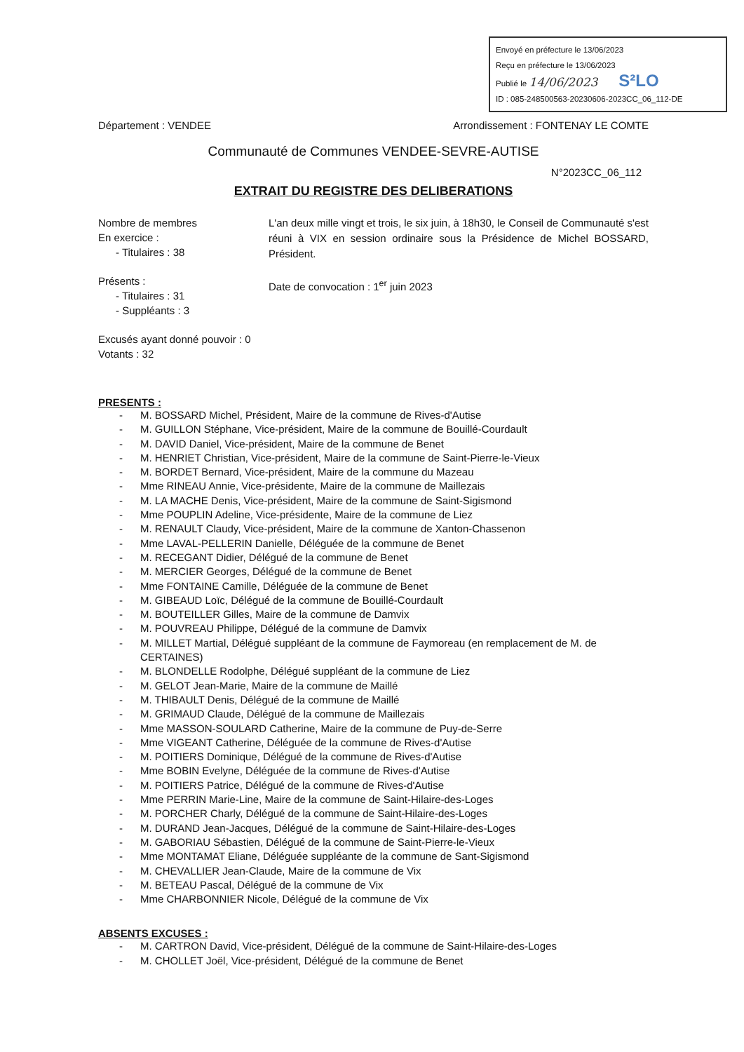Envoyé en préfecture le 13/06/2023
Reçu en préfecture le 13/06/2023
Publié le 14/06/2023 S²LO
ID : 085-248500563-20230606-2023CC_06_112-DE
Département : VENDEE Arrondissement : FONTENAY LE COMTE
Communauté de Communes VENDEE-SEVRE-AUTISE
N°2023CC_06_112
EXTRAIT DU REGISTRE DES DELIBERATIONS
Nombre de membres
En exercice :
- Titulaires : 38
Présents :
- Titulaires : 31
- Suppléants : 3
Excusés ayant donné pouvoir : 0
Votants : 32
L'an deux mille vingt et trois, le six juin, à 18h30, le Conseil de Communauté s'est réuni à VIX en session ordinaire sous la Présidence de Michel BOSSARD, Président.
Date de convocation : 1<sup>er</sup> juin 2023
PRESENTS :
- M. BOSSARD Michel, Président, Maire de la commune de Rives-d'Autise
- M. GUILLON Stéphane, Vice-président, Maire de la commune de Bouillé-Courdault
- M. DAVID Daniel, Vice-président, Maire de la commune de Benet
- M. HENRIET Christian, Vice-président, Maire de la commune de Saint-Pierre-le-Vieux
- M. BORDET Bernard, Vice-président, Maire de la commune du Mazeau
- Mme RINEAU Annie, Vice-présidente, Maire de la commune de Maillezais
- M. LA MACHE Denis, Vice-président, Maire de la commune de Saint-Sigismond
- Mme POUPLIN Adeline, Vice-présidente, Maire de la commune de Liez
- M. RENAULT Claudy, Vice-président, Maire de la commune de Xanton-Chassenon
- Mme LAVAL-PELLERIN Danielle, Déléguée de la commune de Benet
- M. RECEGANT Didier, Délégué de la commune de Benet
- M. MERCIER Georges, Délégué de la commune de Benet
- Mme FONTAINE Camille, Déléguée de la commune de Benet
- M. GIBEAUD Loïc, Délégué de la commune de Bouillé-Courdault
- M. BOUTEILLER Gilles, Maire de la commune de Damvix
- M. POUVREAU Philippe, Délégué de la commune de Damvix
- M. MILLET Martial, Délégué suppléant de la commune de Faymoreau (en remplacement de M. de CERTAINES)
- M. BLONDELLE Rodolphe, Délégué suppléant de la commune de Liez
- M. GELOT Jean-Marie, Maire de la commune de Maillé
- M. THIBAULT Denis, Délégué de la commune de Maillé
- M. GRIMAUD Claude, Délégué de la commune de Maillezais
- Mme MASSON-SOULARD Catherine, Maire de la commune de Puy-de-Serre
- Mme VIGEANT Catherine, Déléguée de la commune de Rives-d'Autise
- M. POITIERS Dominique, Délégué de la commune de Rives-d'Autise
- Mme BOBIN Evelyne, Déléguée de la commune de Rives-d'Autise
- M. POITIERS Patrice, Délégué de la commune de Rives-d'Autise
- Mme PERRIN Marie-Line, Maire de la commune de Saint-Hilaire-des-Loges
- M. PORCHER Charly, Délégué de la commune de Saint-Hilaire-des-Loges
- M. DURAND Jean-Jacques, Délégué de la commune de Saint-Hilaire-des-Loges
- M. GABORIAU Sébastien, Délégué de la commune de Saint-Pierre-le-Vieux
- Mme MONTAMAT Eliane, Déléguée suppléante de la commune de Sant-Sigismond
- M. CHEVALLIER Jean-Claude, Maire de la commune de Vix
- M. BETEAU Pascal, Délégué de la commune de Vix
- Mme CHARBONNIER Nicole, Délégué de la commune de Vix
ABSENTS EXCUSES :
- M. CARTRON David, Vice-président, Délégué de la commune de Saint-Hilaire-des-Loges
- M. CHOLLET Joël, Vice-président, Délégué de la commune de Benet